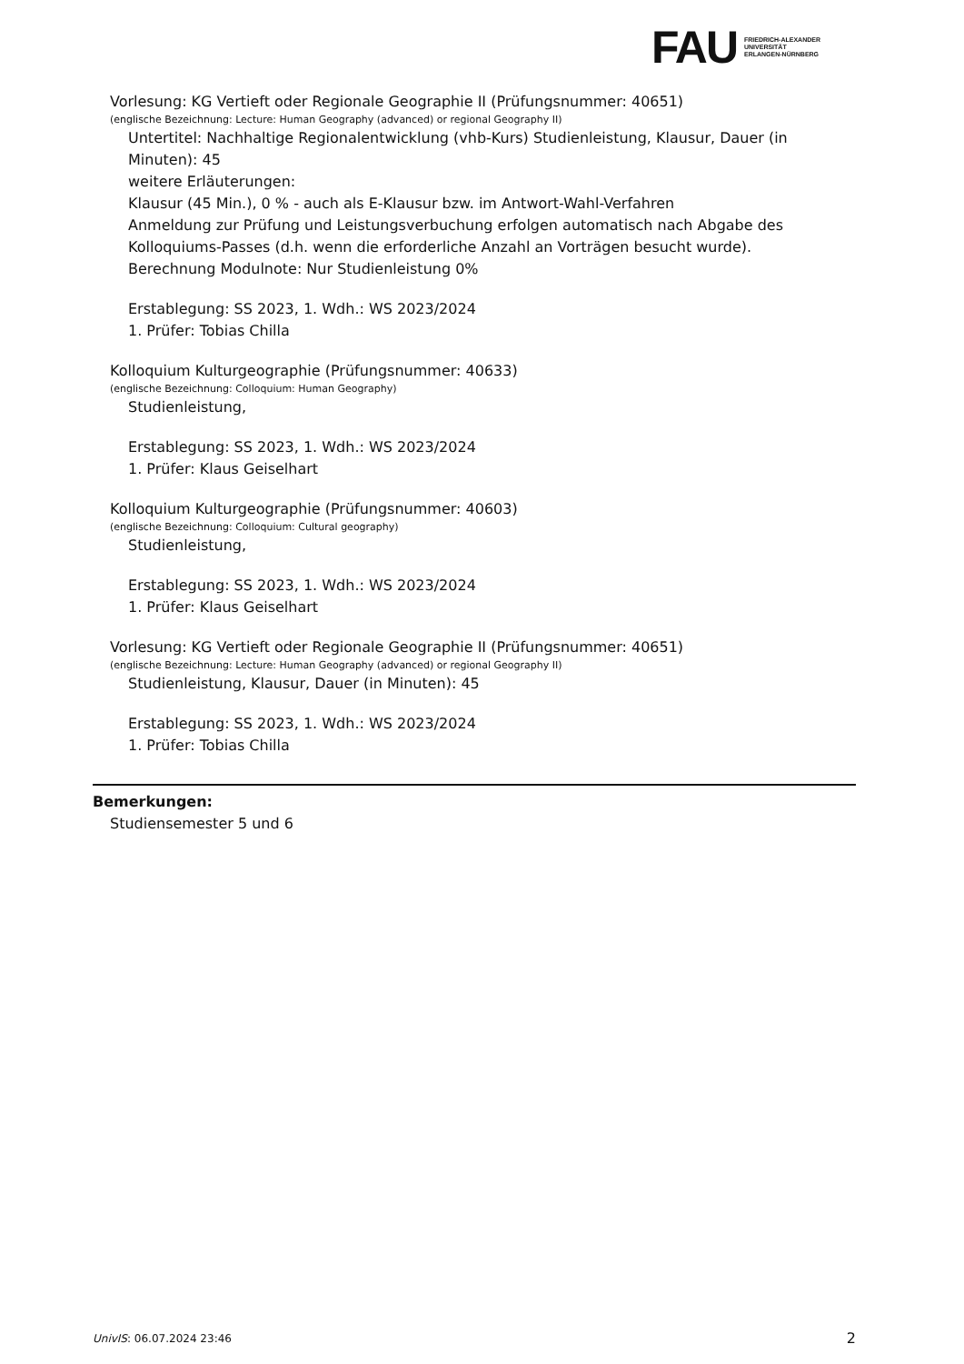FAU
FRIEDRICH-ALEXANDER
UNIVERSITÄT
ERLANGEN-NÜRNBERG
Vorlesung: KG Vertieft oder Regionale Geographie II (Prüfungsnummer: 40651)
(englische Bezeichnung: Lecture: Human Geography (advanced) or regional Geography II)
Untertitel: Nachhaltige Regionalentwicklung (vhb-Kurs) Studienleistung, Klausur, Dauer (in Minuten): 45
weitere Erläuterungen:
Klausur (45 Min.), 0 % - auch als E-Klausur bzw. im Antwort-Wahl-Verfahren
Anmeldung zur Prüfung und Leistungsverbuchung erfolgen automatisch nach Abgabe des Kolloquiums-Passes (d.h. wenn die erforderliche Anzahl an Vorträgen besucht wurde).
Berechnung Modulnote: Nur Studienleistung 0%
Erstablegung: SS 2023, 1. Wdh.: WS 2023/2024
1. Prüfer: Tobias Chilla
Kolloquium Kulturgeographie (Prüfungsnummer: 40633)
(englische Bezeichnung: Colloquium: Human Geography)
Studienleistung,
Erstablegung: SS 2023, 1. Wdh.: WS 2023/2024
1. Prüfer: Klaus Geiselhart
Kolloquium Kulturgeographie (Prüfungsnummer: 40603)
(englische Bezeichnung: Colloquium: Cultural geography)
Studienleistung,
Erstablegung: SS 2023, 1. Wdh.: WS 2023/2024
1. Prüfer: Klaus Geiselhart
Vorlesung: KG Vertieft oder Regionale Geographie II (Prüfungsnummer: 40651)
(englische Bezeichnung: Lecture: Human Geography (advanced) or regional Geography II)
Studienleistung, Klausur, Dauer (in Minuten): 45
Erstablegung: SS 2023, 1. Wdh.: WS 2023/2024
1. Prüfer: Tobias Chilla
Bemerkungen:
Studiensemester 5 und 6
UnivIS: 06.07.2024 23:46 2